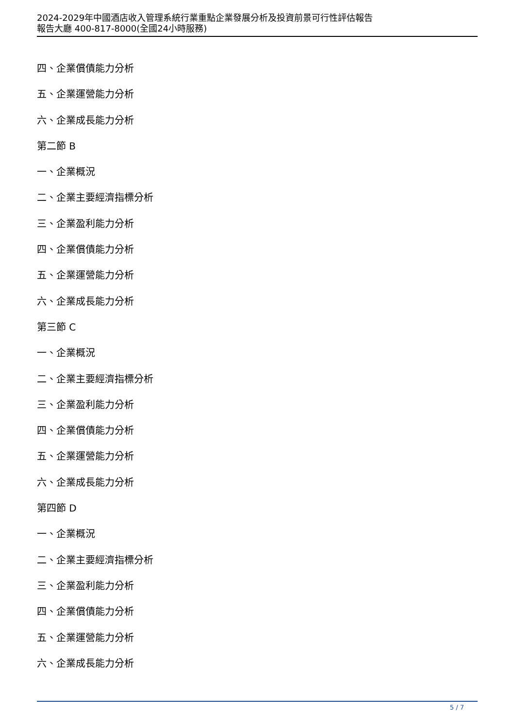2024-2029年中國酒店收入管理系統行業重點企業發展分析及投資前景可行性評估報告
報告大廳 400-817-8000(全國24小時服務)
四、企業償債能力分析
五、企業運營能力分析
六、企業成長能力分析
第二節 B
一、企業概況
二、企業主要經濟指標分析
三、企業盈利能力分析
四、企業償債能力分析
五、企業運營能力分析
六、企業成長能力分析
第三節 C
一、企業概況
二、企業主要經濟指標分析
三、企業盈利能力分析
四、企業償債能力分析
五、企業運營能力分析
六、企業成長能力分析
第四節 D
一、企業概況
二、企業主要經濟指標分析
三、企業盈利能力分析
四、企業償債能力分析
五、企業運營能力分析
六、企業成長能力分析
5 / 7